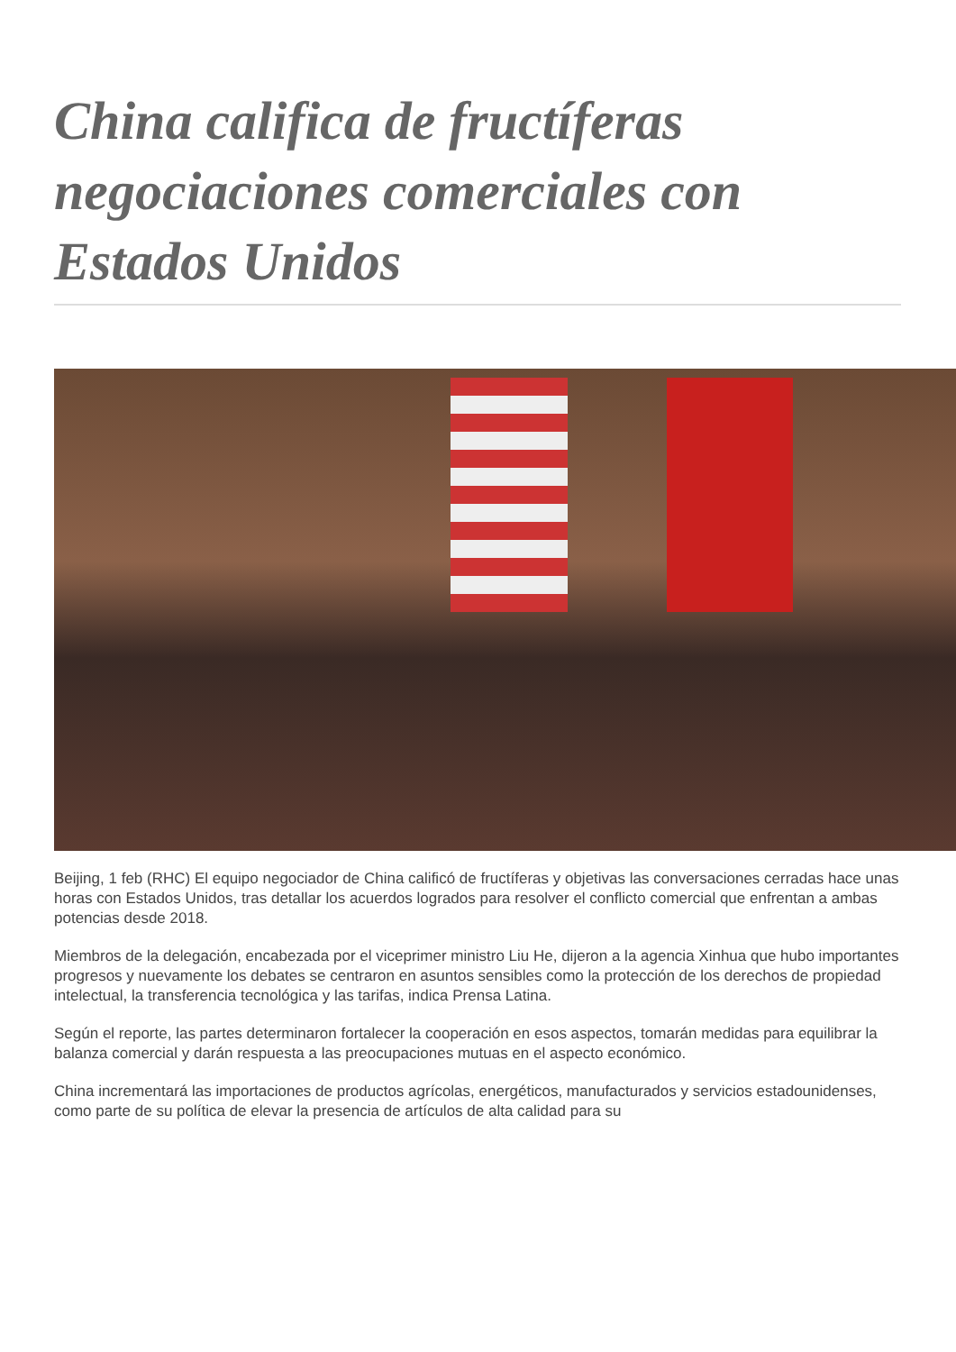China califica de fructíferas negociaciones comerciales con Estados Unidos
Beijing, 1 feb (RHC) El equipo negociador de China calificó de fructíferas y objetivas las conversaciones cerradas hace unas horas con Estados Unidos, tras detallar los acuerdos logrados para resolver el conflicto comercial que enfrentan a ambas potencias desde 2018.
Miembros de la delegación, encabezada por el viceprimer ministro Liu He, dijeron a la agencia Xinhua que hubo importantes progresos y nuevamente los debates se centraron en asuntos sensibles como la protección de los derechos de propiedad intelectual, la transferencia tecnológica y las tarifas, indica Prensa Latina.
Según el reporte, las partes determinaron fortalecer la cooperación en esos aspectos, tomarán medidas para equilibrar la balanza comercial y darán respuesta a las preocupaciones mutuas en el aspecto económico.
China incrementará las importaciones de productos agrícolas, energéticos, manufacturados y servicios estadounidenses, como parte de su política de elevar la presencia de artículos de alta calidad para su